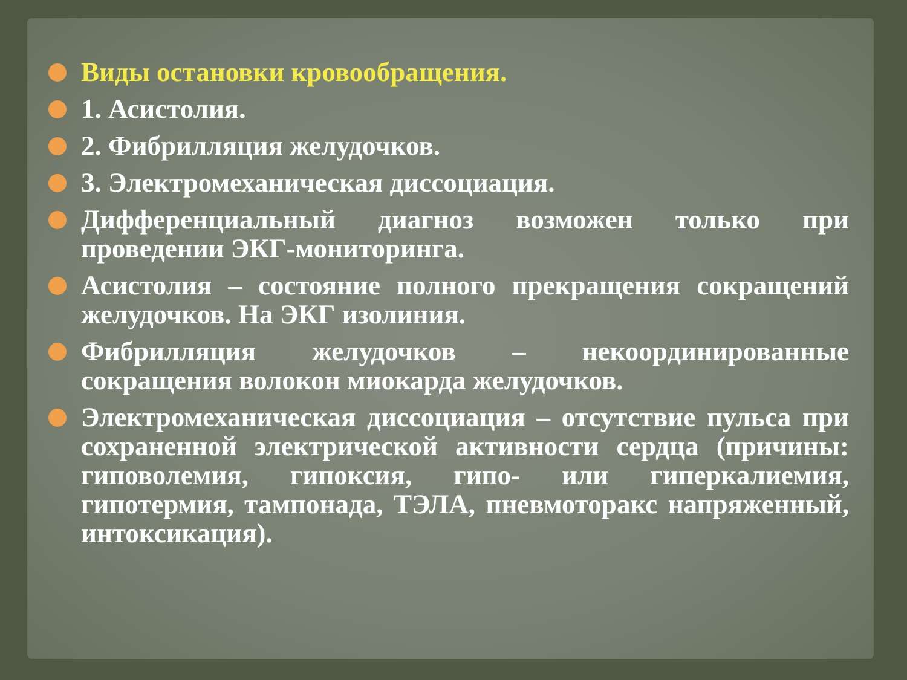Виды остановки кровообращения.
1. Асистолия.
2. Фибрилляция желудочков.
3. Электромеханическая диссоциация.
Дифференциальный диагноз возможен только при проведении ЭКГ-мониторинга.
Асистолия – состояние полного прекращения сокращений желудочков. На ЭКГ изолиния.
Фибрилляция желудочков – некоординированные сокращения волокон миокарда желудочков.
Электромеханическая диссоциация – отсутствие пульса при сохраненной электрической активности сердца (причины: гиповолемия, гипоксия, гипо- или гиперкалиемия, гипотермия, тампонада, ТЭЛА, пневмоторакс напряженный, интоксикация).